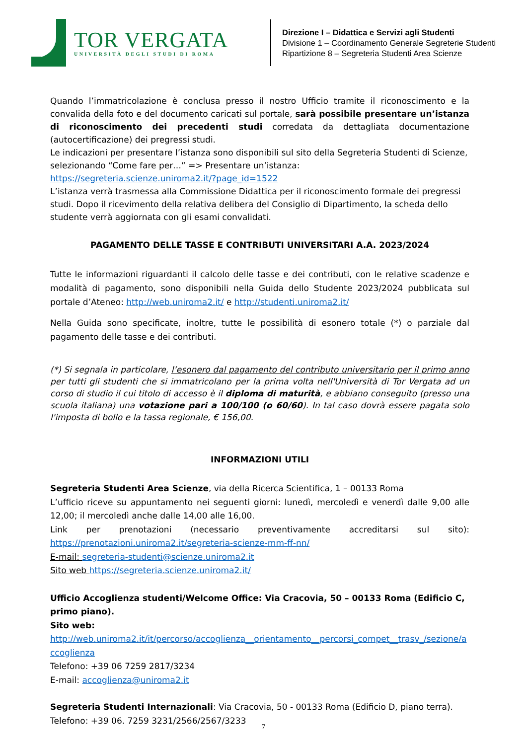TOR VERGATA
UNIVERSITÀ DEGLI STUDI DI ROMA
Direzione I – Didattica e Servizi agli Studenti
Divisione 1 – Coordinamento Generale Segreterie Studenti
Ripartizione 8 – Segreteria Studenti Area Scienze
Quando l’immatricolazione è conclusa presso il nostro Ufficio tramite il riconoscimento e la convalida della foto e del documento caricati sul portale, sarà possibile presentare un’istanza di riconoscimento dei precedenti studi corredata da dettagliata documentazione (autocertificazione) dei pregressi studi.
Le indicazioni per presentare l’istanza sono disponibili sul sito della Segreteria Studenti di Scienze, selezionando “Come fare per…” => Presentare un’istanza:
https://segreteria.scienze.uniroma2.it/?page_id=1522
L’istanza verrà trasmessa alla Commissione Didattica per il riconoscimento formale dei pregressi studi. Dopo il ricevimento della relativa delibera del Consiglio di Dipartimento, la scheda dello studente verrà aggiornata con gli esami convalidati.
PAGAMENTO DELLE TASSE E CONTRIBUTI UNIVERSITARI A.A. 2023/2024
Tutte le informazioni riguardanti il calcolo delle tasse e dei contributi, con le relative scadenze e modalità di pagamento, sono disponibili nella Guida dello Studente 2023/2024 pubblicata sul portale d’Ateneo: http://web.uniroma2.it/ e http://studenti.uniroma2.it/
Nella Guida sono specificate, inoltre, tutte le possibilità di esonero totale (*) o parziale dal pagamento delle tasse e dei contributi.
(*) Si segnala in particolare, l’esonero dal pagamento del contributo universitario per il primo anno per tutti gli studenti che si immatricolano per la prima volta nell'Università di Tor Vergata ad un corso di studio il cui titolo di accesso è il diploma di maturità, e abbiano conseguito (presso una scuola italiana) una votazione pari a 100/100 (o 60/60). In tal caso dovrà essere pagata solo l'imposta di bollo e la tassa regionale, € 156,00.
INFORMAZIONI UTILI
Segreteria Studenti Area Scienze, via della Ricerca Scientifica, 1 – 00133 Roma
L’ufficio riceve su appuntamento nei seguenti giorni: lunedì, mercoledì e venerdì dalle 9,00 alle 12,00; il mercoledì anche dalle 14,00 alle 16,00.
Link per prenotazioni (necessario preventivamente accreditarsi sul sito): https://prenotazioni.uniroma2.it/segreteria-scienze-mm-ff-nn/
E-mail: segreteria-studenti@scienze.uniroma2.it
Sito web https://segreteria.scienze.uniroma2.it/
Ufficio Accoglienza studenti/Welcome Office: Via Cracovia, 50 – 00133 Roma (Edificio C, primo piano).
Sito web:
http://web.uniroma2.it/it/percorso/accoglienza__orientamento__percorsi_compet__trasv_/sezione/accoglienza
Telefono: +39 06 7259 2817/3234
E-mail: accoglienza@uniroma2.it
Segreteria Studenti Internazionali: Via Cracovia, 50 - 00133 Roma (Edificio D, piano terra).
Telefono: +39 06. 7259 3231/2566/2567/3233
7